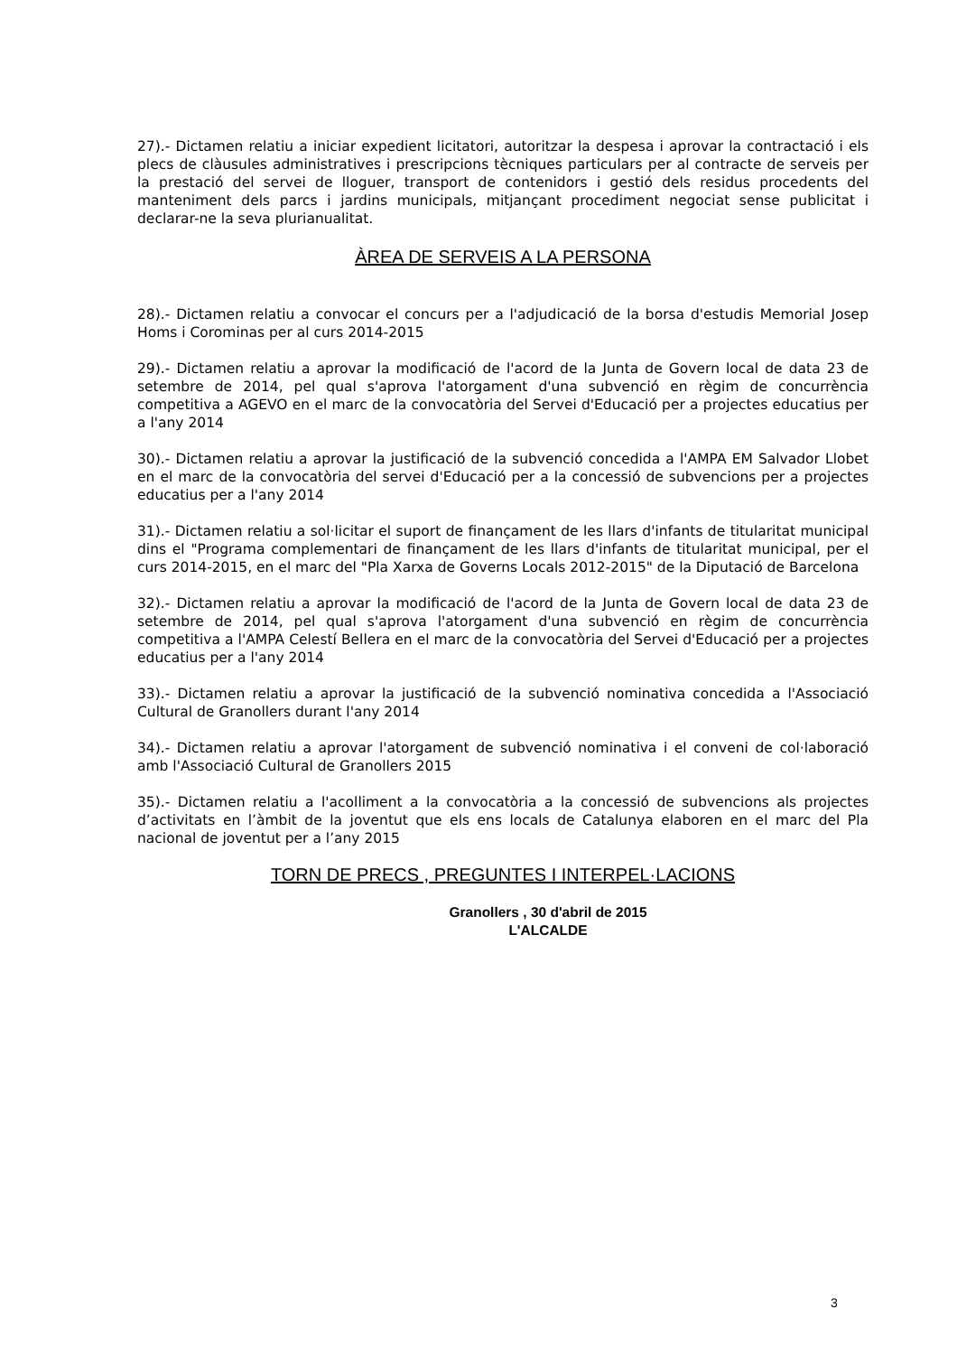27).- Dictamen relatiu a iniciar expedient licitatori, autoritzar la despesa i aprovar la contractació i els plecs de clàusules administratives i prescripcions tècniques particulars per al contracte de serveis per la prestació del servei de lloguer, transport de contenidors i gestió dels residus procedents del manteniment dels parcs i jardins municipals, mitjançant procediment negociat sense publicitat i declarar-ne la seva plurianualitat.
ÀREA DE SERVEIS A LA PERSONA
28).- Dictamen relatiu a convocar el concurs per a l'adjudicació de la borsa d'estudis Memorial Josep Homs i Corominas per al curs 2014-2015
29).- Dictamen relatiu a aprovar la modificació de l'acord de la Junta de Govern local de data 23 de setembre de 2014, pel qual s'aprova l'atorgament d'una subvenció en règim de concurrència competitiva a AGEVO en el marc de la convocatòria del Servei d'Educació per a projectes educatius per a l'any 2014
30).- Dictamen relatiu a aprovar la justificació de la subvenció concedida a l'AMPA EM Salvador Llobet en el marc de la convocatòria del servei d'Educació per a la concessió de subvencions per a projectes educatius per a l'any 2014
31).- Dictamen relatiu a sol·licitar el suport de finançament de les llars d'infants de titularitat municipal dins el "Programa complementari de finançament de les llars d'infants de titularitat municipal, per el curs 2014-2015, en el marc del "Pla Xarxa de Governs Locals 2012-2015" de la Diputació de Barcelona
32).- Dictamen relatiu a aprovar la modificació de l'acord de la Junta de Govern local de data 23 de setembre de 2014, pel qual s'aprova l'atorgament d'una subvenció en règim de concurrència competitiva a l'AMPA Celestí Bellera en el marc de la convocatòria del Servei d'Educació per a projectes educatius per a l'any 2014
33).- Dictamen relatiu a aprovar la justificació de la subvenció nominativa concedida a l'Associació Cultural de Granollers durant l'any 2014
34).- Dictamen relatiu a aprovar l'atorgament de subvenció nominativa i el conveni de col·laboració amb l'Associació Cultural de Granollers 2015
35).- Dictamen relatiu a l'acolliment a la convocatòria a la concessió de subvencions als projectes d’activitats en l’àmbit de la joventut que els ens locals de Catalunya elaboren en el marc del Pla nacional de joventut per a l’any 2015
TORN DE PRECS , PREGUNTES I INTERPEL·LACIONS
Granollers , 30 d'abril de 2015
L'ALCALDE
3